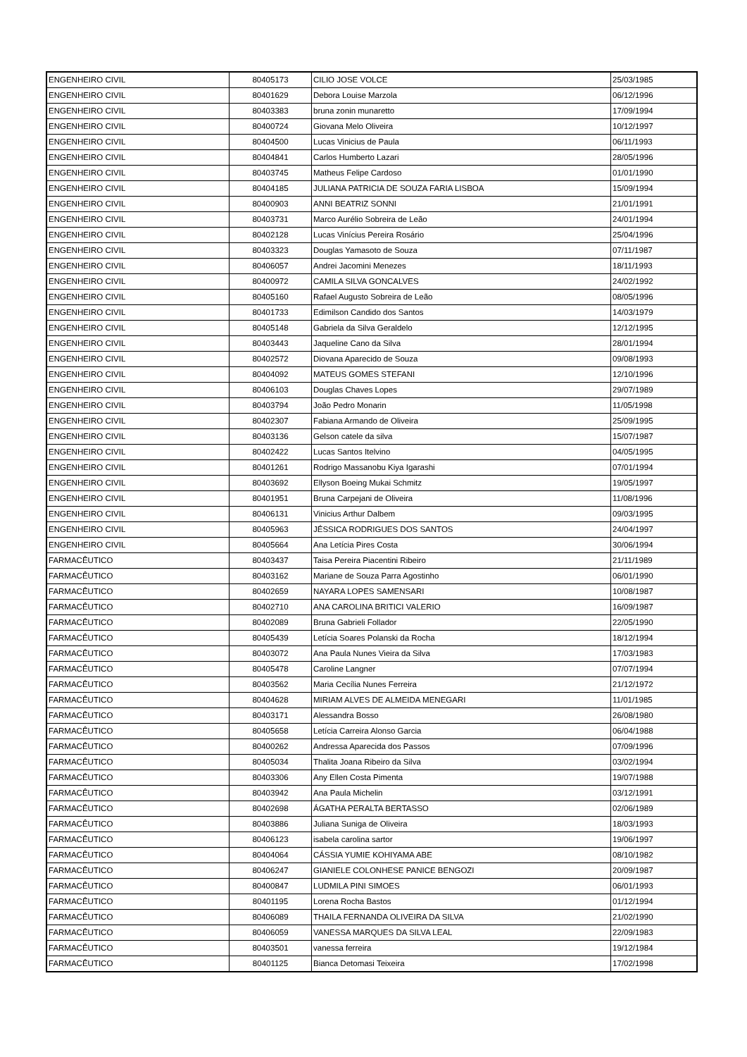| ENGENHEIRO CIVIL | 80405173 | CILIO JOSE VOLCE | 25/03/1985 |
| ENGENHEIRO CIVIL | 80401629 | Debora Louise Marzola | 06/12/1996 |
| ENGENHEIRO CIVIL | 80403383 | bruna zonin munaretto | 17/09/1994 |
| ENGENHEIRO CIVIL | 80400724 | Giovana Melo Oliveira | 10/12/1997 |
| ENGENHEIRO CIVIL | 80404500 | Lucas Vinicius de Paula | 06/11/1993 |
| ENGENHEIRO CIVIL | 80404841 | Carlos Humberto Lazari | 28/05/1996 |
| ENGENHEIRO CIVIL | 80403745 | Matheus Felipe Cardoso | 01/01/1990 |
| ENGENHEIRO CIVIL | 80404185 | JULIANA PATRICIA DE SOUZA FARIA LISBOA | 15/09/1994 |
| ENGENHEIRO CIVIL | 80400903 | ANNI BEATRIZ SONNI | 21/01/1991 |
| ENGENHEIRO CIVIL | 80403731 | Marco Aurélio Sobreira de Leão | 24/01/1994 |
| ENGENHEIRO CIVIL | 80402128 | Lucas Vinícius Pereira Rosário | 25/04/1996 |
| ENGENHEIRO CIVIL | 80403323 | Douglas Yamasoto de Souza | 07/11/1987 |
| ENGENHEIRO CIVIL | 80406057 | Andrei Jacomini Menezes | 18/11/1993 |
| ENGENHEIRO CIVIL | 80400972 | CAMILA SILVA GONCALVES | 24/02/1992 |
| ENGENHEIRO CIVIL | 80405160 | Rafael Augusto Sobreira de Leão | 08/05/1996 |
| ENGENHEIRO CIVIL | 80401733 | Edimilson Candido dos Santos | 14/03/1979 |
| ENGENHEIRO CIVIL | 80405148 | Gabriela da Silva Geraldelo | 12/12/1995 |
| ENGENHEIRO CIVIL | 80403443 | Jaqueline Cano da Silva | 28/01/1994 |
| ENGENHEIRO CIVIL | 80402572 | Diovana Aparecido de Souza | 09/08/1993 |
| ENGENHEIRO CIVIL | 80404092 | MATEUS GOMES STEFANI | 12/10/1996 |
| ENGENHEIRO CIVIL | 80406103 | Douglas Chaves Lopes | 29/07/1989 |
| ENGENHEIRO CIVIL | 80403794 | João Pedro Monarin | 11/05/1998 |
| ENGENHEIRO CIVIL | 80402307 | Fabiana Armando de Oliveira | 25/09/1995 |
| ENGENHEIRO CIVIL | 80403136 | Gelson catele da silva | 15/07/1987 |
| ENGENHEIRO CIVIL | 80402422 | Lucas Santos Itelvino | 04/05/1995 |
| ENGENHEIRO CIVIL | 80401261 | Rodrigo Massanobu Kiya Igarashi | 07/01/1994 |
| ENGENHEIRO CIVIL | 80403692 | Ellyson Boeing Mukai Schmitz | 19/05/1997 |
| ENGENHEIRO CIVIL | 80401951 | Bruna Carpejani de Oliveira | 11/08/1996 |
| ENGENHEIRO CIVIL | 80406131 | Vinicius Arthur Dalbem | 09/03/1995 |
| ENGENHEIRO CIVIL | 80405963 | JÉSSICA RODRIGUES DOS SANTOS | 24/04/1997 |
| ENGENHEIRO CIVIL | 80405664 | Ana Letícia Pires Costa | 30/06/1994 |
| FARMACÊUTICO | 80403437 | Taisa Pereira Piacentini Ribeiro | 21/11/1989 |
| FARMACÊUTICO | 80403162 | Mariane de Souza Parra Agostinho | 06/01/1990 |
| FARMACÊUTICO | 80402659 | NAYARA LOPES SAMENSARI | 10/08/1987 |
| FARMACÊUTICO | 80402710 | ANA CAROLINA BRITICI VALERIO | 16/09/1987 |
| FARMACÊUTICO | 80402089 | Bruna Gabrieli Follador | 22/05/1990 |
| FARMACÊUTICO | 80405439 | Letícia Soares Polanski da Rocha | 18/12/1994 |
| FARMACÊUTICO | 80403072 | Ana Paula Nunes Vieira da Silva | 17/03/1983 |
| FARMACÊUTICO | 80405478 | Caroline Langner | 07/07/1994 |
| FARMACÊUTICO | 80403562 | Maria Cecília Nunes Ferreira | 21/12/1972 |
| FARMACÊUTICO | 80404628 | MIRIAM ALVES DE ALMEIDA MENEGARI | 11/01/1985 |
| FARMACÊUTICO | 80403171 | Alessandra Bosso | 26/08/1980 |
| FARMACÊUTICO | 80405658 | Letícia Carreira Alonso Garcia | 06/04/1988 |
| FARMACÊUTICO | 80400262 | Andressa Aparecida dos Passos | 07/09/1996 |
| FARMACÊUTICO | 80405034 | Thalita Joana Ribeiro da Silva | 03/02/1994 |
| FARMACÊUTICO | 80403306 | Any Ellen Costa Pimenta | 19/07/1988 |
| FARMACÊUTICO | 80403942 | Ana Paula Michelin | 03/12/1991 |
| FARMACÊUTICO | 80402698 | ÁGATHA PERALTA BERTASSO | 02/06/1989 |
| FARMACÊUTICO | 80403886 | Juliana Suniga de Oliveira | 18/03/1993 |
| FARMACÊUTICO | 80406123 | isabela carolina sartor | 19/06/1997 |
| FARMACÊUTICO | 80404064 | CÁSSIA YUMIE KOHIYAMA ABE | 08/10/1982 |
| FARMACÊUTICO | 80406247 | GIANIELE COLONHESE PANICE BENGOZI | 20/09/1987 |
| FARMACÊUTICO | 80400847 | LUDMILA PINI SIMOES | 06/01/1993 |
| FARMACÊUTICO | 80401195 | Lorena Rocha Bastos | 01/12/1994 |
| FARMACÊUTICO | 80406089 | THAILA FERNANDA OLIVEIRA DA SILVA | 21/02/1990 |
| FARMACÊUTICO | 80406059 | VANESSA MARQUES DA SILVA LEAL | 22/09/1983 |
| FARMACÊUTICO | 80403501 | vanessa ferreira | 19/12/1984 |
| FARMACÊUTICO | 80401125 | Bianca Detomasi Teixeira | 17/02/1998 |